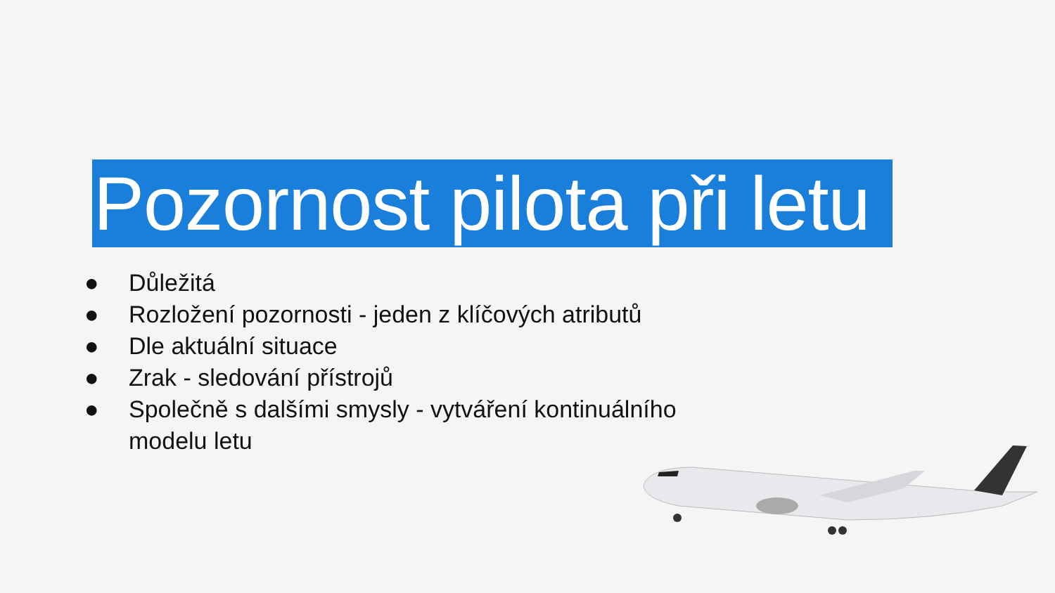Pozornost pilota při letu
● Důležitá
● Rozložení pozornosti - jeden z klíčových atributů
● Dle aktuální situace
● Zrak - sledování přístrojů
● Společně s dalšími smysly - vytváření kontinuálního modelu letu